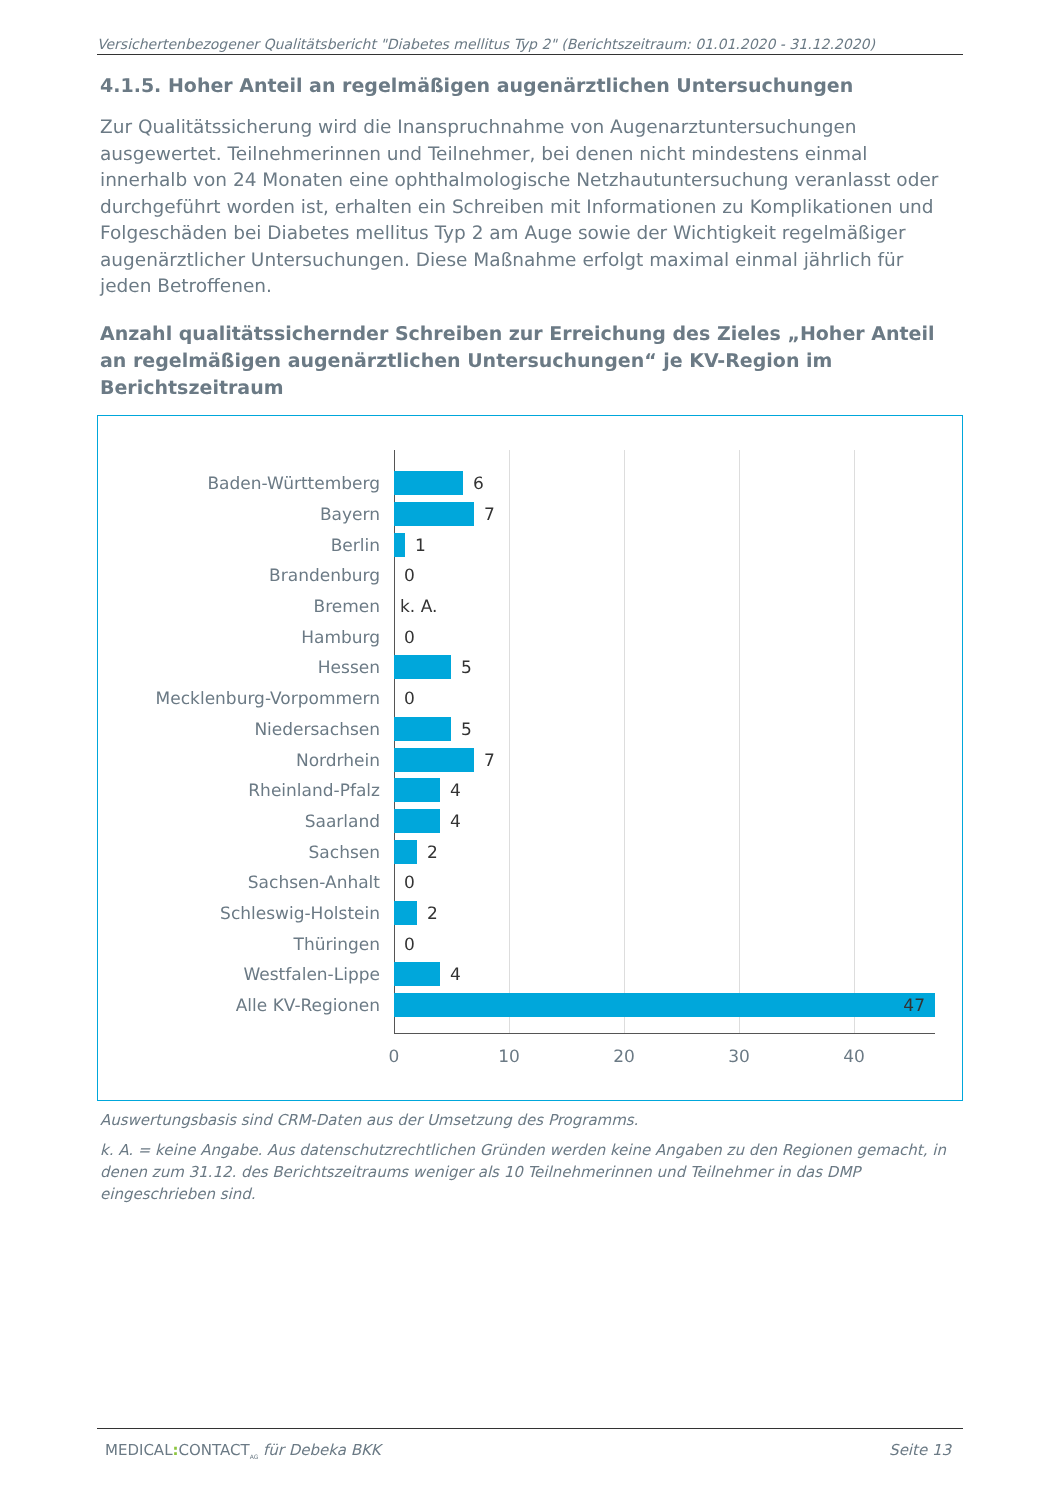Versichertenbezogener Qualitätsbericht "Diabetes mellitus Typ 2" (Berichtszeitraum: 01.01.2020 - 31.12.2020)
4.1.5. Hoher Anteil an regelmäßigen augenärztlichen Untersuchungen
Zur Qualitätssicherung wird die Inanspruchnahme von Augenarztuntersuchungen ausgewertet. Teilnehmerinnen und Teilnehmer, bei denen nicht mindestens einmal innerhalb von 24 Monaten eine ophthalmologische Netzhautuntersuchung veranlasst oder durchgeführt worden ist, erhalten ein Schreiben mit Informationen zu Komplikationen und Folgeschäden bei Diabetes mellitus Typ 2 am Auge sowie der Wichtigkeit regelmäßiger augenärztlicher Untersuchungen. Diese Maßnahme erfolgt maximal einmal jährlich für jeden Betroffenen.
Anzahl qualitätssichernder Schreiben zur Erreichung des Zieles „Hoher Anteil an regelmäßigen augenärztlichen Untersuchungen“ je KV-Region im Berichtszeitraum
Baden-Württemberg 6
Bayern 7
Berlin 1
Brandenburg 0
Bremen k. A.
Hamburg 0
Hessen 5
Mecklenburg-Vorpommern 0
Niedersachsen 5
Nordrhein 7
Rheinland-Pfalz 4
Saarland 4
Sachsen 2
Sachsen-Anhalt 0
Schleswig-Holstein 2
Thüringen 0
Westfalen-Lippe 4
Alle KV-Regionen 47
0 10 20 30 40
Auswertungsbasis sind CRM-Daten aus der Umsetzung des Programms.
k. A. = keine Angabe. Aus datenschutzrechtlichen Gründen werden keine Angaben zu den Regionen gemacht, in denen zum 31.12. des Berichtszeitraums weniger als 10 Teilnehmerinnen und Teilnehmer in das DMP eingeschrieben sind.
MEDICAL: CONTACT<sub>AG</sub> für Debeka BKK Seite 13